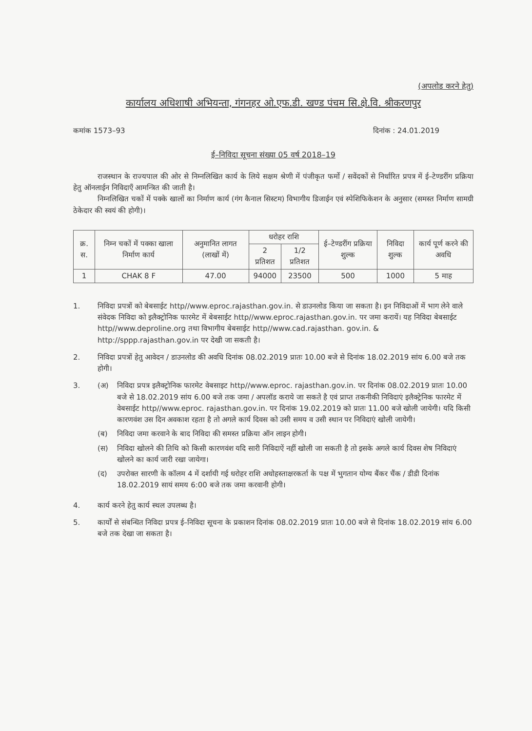(अपलोड करने हेतु)
कार्यालय अधिशाषी अभियन्ता, गंगनहर ओ.एफ.डी. खण्ड पंचम सि.क्षे.वि. श्रीकरणपुर
कमांक 1573–93 दिनांक : 24.01.2019
ई–निविदा सूचना संख्या 05 वर्ष 2018–19
राजस्थान के राज्यपाल की ओर से निम्नलिखित कार्य के लिये सक्षम श्रेणी में पंजीकृत फर्मो / सवेंदकों से निर्धारित प्रपत्र में ई–टेण्डरींग प्रक्रिया हेतु ऑनलाईन निविदाएँ आमन्त्रित की जाती है।
निम्नलिखित चकों में पक्के खालों का निर्माण कार्य (गंग कैनाल सिस्टम) विभागीय डिजाईन एवं स्पेशिफिकेशन के अनुसार (समस्त निर्माण सामग्री ठेकेदार की स्वयं की होगी)।
| क्र. स. | निम्न चकों में पक्का खाला निर्माण कार्य | अनुमानित लागत (लाखों में) | धरोहर राशि | | ई–टेण्डरींग प्रक्रिया शुल्क | निविदा शुल्क | कार्य पूर्ण करने की अवधि |
| --- | --- | --- | --- | --- | --- | --- | --- |
| | | | 2 प्रतिशत | 1/2 प्रतिशत | | | |
| 1 | CHAK 8 F | 47.00 | 94000 | 23500 | 500 | 1000 | 5 माह |
1. निविदा प्रपत्रों को बेबसाईट http//www.eproc.rajasthan.gov.in. से डाउनलोड किया जा सकता है। इन निविदाओं में भाग लेने वाले संवेदक निविदा को इलैक्ट्रोनिक फारमेट में बेबसाईट http//www.eproc.rajasthan.gov.in. पर जमा करायें। यह निविदा बेबसाईट http//www.deproline.org तथा विभागीय बेबसाईट http//www.cad.rajasthan. gov.in. & http://sppp.rajasthan.gov.in पर देखी जा सकती है।
2. निविदा प्रपत्रों हेतु आवेदन / डाउनलोड की अवधि दिनांक 08.02.2019 प्रातः 10.00 बजे से दिनांक 18.02.2019 सांय 6.00 बजे तक होगी।
3. (अ) निविदा प्रपत्र इलैक्ट्रोनिक फारमेट वेबसाइट http//www.eproc. rajasthan.gov.in. पर दिनांक 08.02.2019 प्रातः 10.00 बजे से 18.02.2019 सांय 6.00 बजे तक जमा / अपलॉड कराये जा सकते है एवं प्राप्त तकनीकी निविदाएं इलैक्ट्रेनिक फारमेट में वेबसाईट http//www.eproc. rajasthan.gov.in. पर दिनांक 19.02.2019 को प्रातः 11.00 बजे खोली जायेगी। यदि किसी कारणवंश उस दिन अवकाश रहता है तो अगले कार्य दिवस को उसी समय व उसी स्थान पर निविदाएं खोली जायेगी।
(ब) निविदा जमा करवाने के बाद निविदा की समस्त प्रक्रिया ऑन लाइन होगी।
(स) निविदा खोलने की तिथि को किसी कारणवंश यदि सारी निविदाऐं नहीं खोली जा सकती है तो इसके अगले कार्य दिवस शेष निविदाएं खोलने का कार्य जारी रखा जायेगा।
(द) उपरोक्त सारणी के कॉलम 4 में दर्शायी गई धरोहर राशि अधोहस्ताक्षरकर्ता के पक्ष में भुगतान योग्य बैंकर चैंक / डीडी दिनांक 18.02.2019 सायं समय 6:00 बजे तक जमा करवानी होगी।
4. कार्य करने हेतु कार्य स्थल उपलब्ध है।
5. कार्यों से संबन्धित निविदा प्रपत्र ई–निविदा सूचना के प्रकाशन दिनांक 08.02.2019 प्रातः 10.00 बजे से दिनांक 18.02.2019 सांय 6.00 बजे तक देखा जा सकता है।